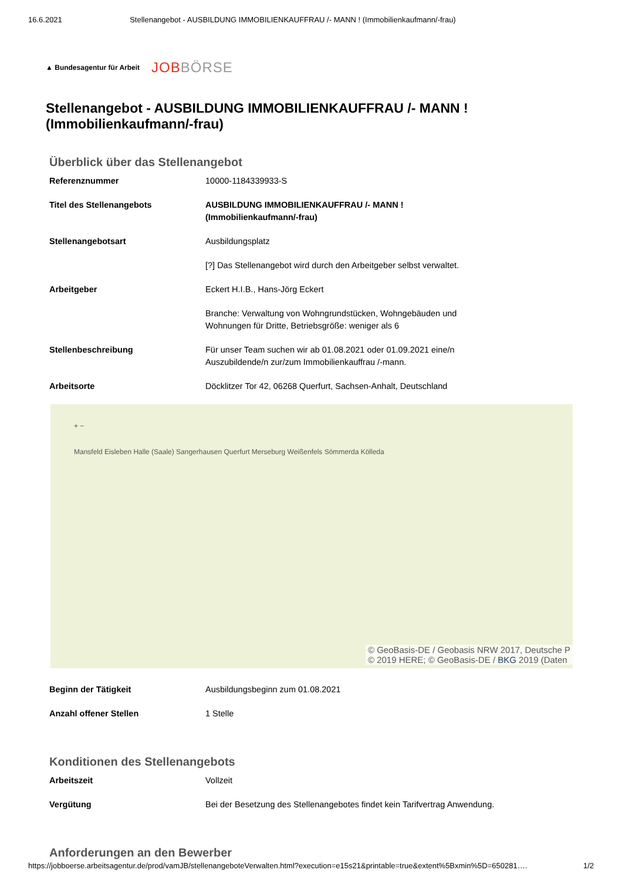16.6.2021 Stellenangebot - AUSBILDUNG IMMOBILIENKAUFFRAU /- MANN ! (Immobilienkaufmann/-frau)
▲ Bundesagentur für Arbeit JOBBÖRSE
Stellenangebot - AUSBILDUNG IMMOBILIENKAUFFRAU /- MANN !
(Immobilienkaufmann/-frau)
Überblick über das Stellenangebot
| Referenznummer | 10000-1184339933-S |
| Titel des Stellenangebots | AUSBILDUNG IMMOBILIENKAUFFRAU /- MANN ! (Immobilienkaufmann/-frau) |
| Stellenangebotsart | Ausbildungsplatz |
| | [?] Das Stellenangebot wird durch den Arbeitgeber selbst verwaltet. |
| Arbeitgeber | Eckert H.I.B., Hans-Jörg Eckert |
| | Branche: Verwaltung von Wohngrundstücken, Wohngebäuden und Wohnungen für Dritte, Betriebsgröße: weniger als 6 |
| Stellenbeschreibung | Für unser Team suchen wir ab 01.08.2021 oder 01.09.2021 eine/n Auszubildende/n zur/zum Immobilienkauffrau /-mann. |
| Arbeitsorte | Döcklitzer Tor 42, 06268 Querfurt, Sachsen-Anhalt, Deutschland |
+ −
Mansfeld Eisleben Halle (Saale) Sangerhausen Querfurt Merseburg Weißenfels Sömmerda Kölleda
© GeoBasis-DE / Geobasis NRW 2017, Deutsche P
© 2019 HERE; © GeoBasis-DE / BKG 2019 (Daten
| Beginn der Tätigkeit | Ausbildungsbeginn zum 01.08.2021 |
| Anzahl offener Stellen | 1 Stelle |
Konditionen des Stellenangebots
| Arbeitszeit | Vollzeit |
| Vergütung | Bei der Besetzung des Stellenangebotes findet kein Tarifvertrag Anwendung. |
Anforderungen an den Bewerber
https://jobboerse.arbeitsagentur.de/prod/vamJB/stellenangeboteVerwalten.html?execution=e15s21&printable=true&extent%5Bxmin%5D=650281…. 1/2